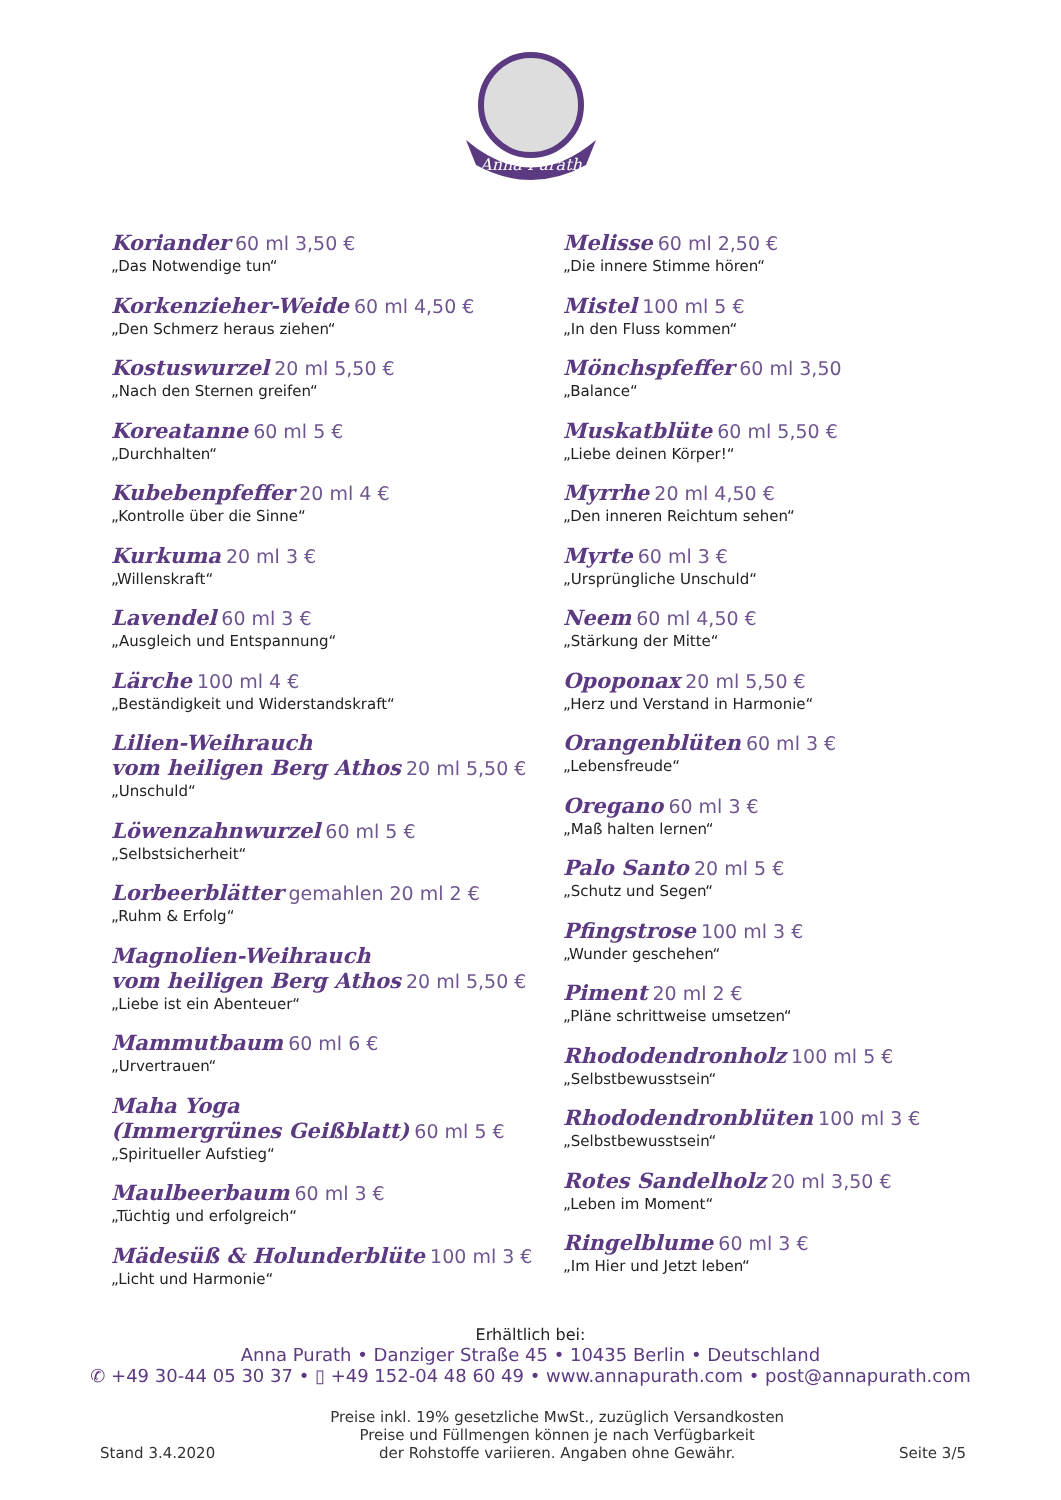Anna Purath
Koriander 60 ml 3,50 €
„Das Notwendige tun“
Korkenzieher-Weide 60 ml 4,50 €
„Den Schmerz heraus ziehen“
Kostuswurzel 20 ml 5,50 €
„Nach den Sternen greifen“
Koreatanne 60 ml 5 €
„Durchhalten“
Kubebenpfeffer 20 ml 4 €
„Kontrolle über die Sinne“
Kurkuma 20 ml 3 €
„Willenskraft“
Lavendel 60 ml 3 €
„Ausgleich und Entspannung“
Lärche 100 ml 4 €
„Beständigkeit und Widerstandskraft“
Lilien-Weihrauch
vom heiligen Berg Athos 20 ml 5,50 €
„Unschuld“
Löwenzahnwurzel 60 ml 5 €
„Selbstsicherheit“
Lorbeerblätter gemahlen 20 ml 2 €
„Ruhm & Erfolg“
Magnolien-Weihrauch
vom heiligen Berg Athos 20 ml 5,50 €
„Liebe ist ein Abenteuer“
Mammutbaum 60 ml 6 €
„Urvertrauen“
Maha Yoga
(Immergrünes Geißblatt) 60 ml 5 €
„Spiritueller Aufstieg“
Maulbeerbaum 60 ml 3 €
„Tüchtig und erfolgreich“
Mädesüß & Holunderblüte 100 ml 3 €
„Licht und Harmonie“
Melisse 60 ml 2,50 €
„Die innere Stimme hören“
Mistel 100 ml 5 €
„In den Fluss kommen“
Mönchspfeffer 60 ml 3,50
„Balance“
Muskatblüte 60 ml 5,50 €
„Liebe deinen Körper!“
Myrrhe 20 ml 4,50 €
„Den inneren Reichtum sehen“
Myrte 60 ml 3 €
„Ursprüngliche Unschuld“
Neem 60 ml 4,50 €
„Stärkung der Mitte“
Opoponax 20 ml 5,50 €
„Herz und Verstand in Harmonie“
Orangenblüten 60 ml 3 €
„Lebensfreude“
Oregano 60 ml 3 €
„Maß halten lernen“
Palo Santo 20 ml 5 €
„Schutz und Segen“
Pfingstrose 100 ml 3 €
„Wunder geschehen“
Piment 20 ml 2 €
„Pläne schrittweise umsetzen“
Rhododendronholz 100 ml 5 €
„Selbstbewusstsein“
Rhododendronblüten 100 ml 3 €
„Selbstbewusstsein“
Rotes Sandelholz 20 ml 3,50 €
„Leben im Moment“
Ringelblume 60 ml 3 €
„Im Hier und Jetzt leben“
Erhältlich bei:
Anna Purath • Danziger Straße 45 • 10435 Berlin • Deutschland
✆ +49 30-44 05 30 37 • ▯ +49 152-04 48 60 49 • www.annapurath.com • post@annapurath.com
Stand 3.4.2020
Preise inkl. 19% gesetzliche MwSt., zuzüglich Versandkosten
Preise und Füllmengen können je nach Verfügbarkeit
der Rohstoffe variieren. Angaben ohne Gewähr.
Seite 3/5